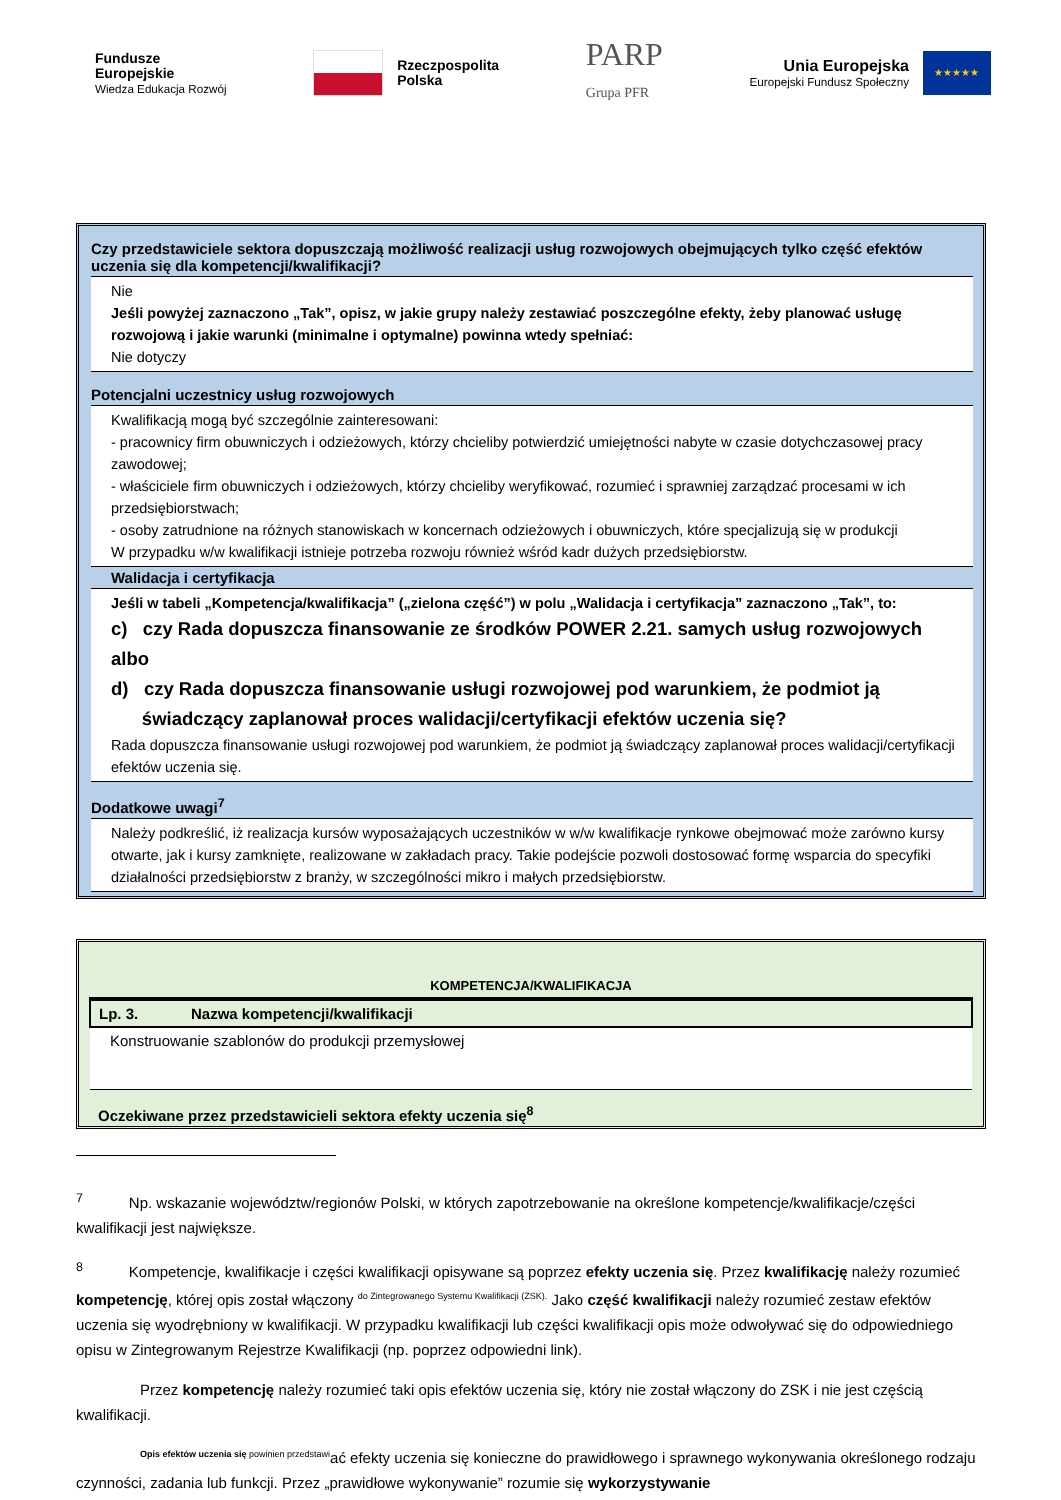Fundusze
Europejskie
Wiedza Edukacja Rozwój
Rzeczpospolita
Polska
PARP
Grupa PFR
Unia Europejska
Europejski Fundusz Społeczny
★★★★★
Czy przedstawiciele sektora dopuszczają możliwość realizacji usług rozwojowych obejmujących tylko część efektów uczenia się dla kompetencji/kwalifikacji?
Nie
Jeśli powyżej zaznaczono „Tak”, opisz, w jakie grupy należy zestawiać poszczególne efekty, żeby planować usługę rozwojową i jakie warunki (minimalne i optymalne) powinna wtedy spełniać:
Nie dotyczy
Potencjalni uczestnicy usług rozwojowych
Kwalifikacją mogą być szczególnie zainteresowani:
- pracownicy firm obuwniczych i odzieżowych, którzy chcieliby potwierdzić umiejętności nabyte w czasie dotychczasowej pracy zawodowej;
- właściciele firm obuwniczych i odzieżowych, którzy chcieliby weryfikować, rozumieć i sprawniej zarządzać procesami w ich przedsiębiorstwach;
- osoby zatrudnione na różnych stanowiskach w koncernach odzieżowych i obuwniczych, które specjalizują się w produkcji
W przypadku w/w kwalifikacji istnieje potrzeba rozwoju również wśród kadr dużych przedsiębiorstw.
Walidacja i certyfikacja
Jeśli w tabeli „Kompetencja/kwalifikacja” („zielona część”) w polu „Walidacja i certyfikacja” zaznaczono „Tak”, to:
c) czy Rada dopuszcza finansowanie ze środków POWER 2.21. samych usług rozwojowych albo
d) czy Rada dopuszcza finansowanie usługi rozwojowej pod warunkiem, że podmiot ją
świadczący zaplanował proces walidacji/certyfikacji efektów uczenia się?
Rada dopuszcza finansowanie usługi rozwojowej pod warunkiem, że podmiot ją świadczący zaplanował proces walidacji/certyfikacji efektów uczenia się.
Dodatkowe uwagi<sup>7</sup>
Należy podkreślić, iż realizacja kursów wyposażających uczestników w w/w kwalifikacje rynkowe obejmować może zarówno kursy otwarte, jak i kursy zamknięte, realizowane w zakładach pracy. Takie podejście pozwoli dostosować formę wsparcia do specyfiki działalności przedsiębiorstw z branży, w szczególności mikro i małych przedsiębiorstw.
KOMPETENCJA/KWALIFIKACJA
| Lp. 3. | Nazwa kompetencji/kwalifikacji |
| --- | --- |
| Konstruowanie szablonów do produkcji przemysłowej | |
| Oczekiwane przez przedstawicieli sektora efekty uczenia się<sup>8</sup> | |
<sup>7</sup> Np. wskazanie województw/regionów Polski, w których zapotrzebowanie na określone kompetencje/kwalifikacje/części kwalifikacji jest największe.
<sup>8</sup> Kompetencje, kwalifikacje i części kwalifikacji opisywane są poprzez efekty uczenia się. Przez kwalifikację należy rozumieć kompetencję, której opis został włączony <sup>do Zintegrowanego Systemu Kwalifikacji (ZSK).</sup> Jako część kwalifikacji należy rozumieć zestaw efektów uczenia się wyodrębniony w kwalifikacji. W przypadku kwalifikacji lub części kwalifikacji opis może odwoływać się do odpowiedniego opisu w Zintegrowanym Rejestrze Kwalifikacji (np. poprzez odpowiedni link).
Przez kompetencję należy rozumieć taki opis efektów uczenia się, który nie został włączony do ZSK i nie jest częścią kwalifikacji.
<sup>Opis efektów uczenia się powinien przedstawi</sup>ać efekty uczenia się konieczne do prawidłowego i sprawnego wykonywania określonego rodzaju czynności, zadania lub funkcji. Przez „prawidłowe wykonywanie” rozumie się wykorzystywanie